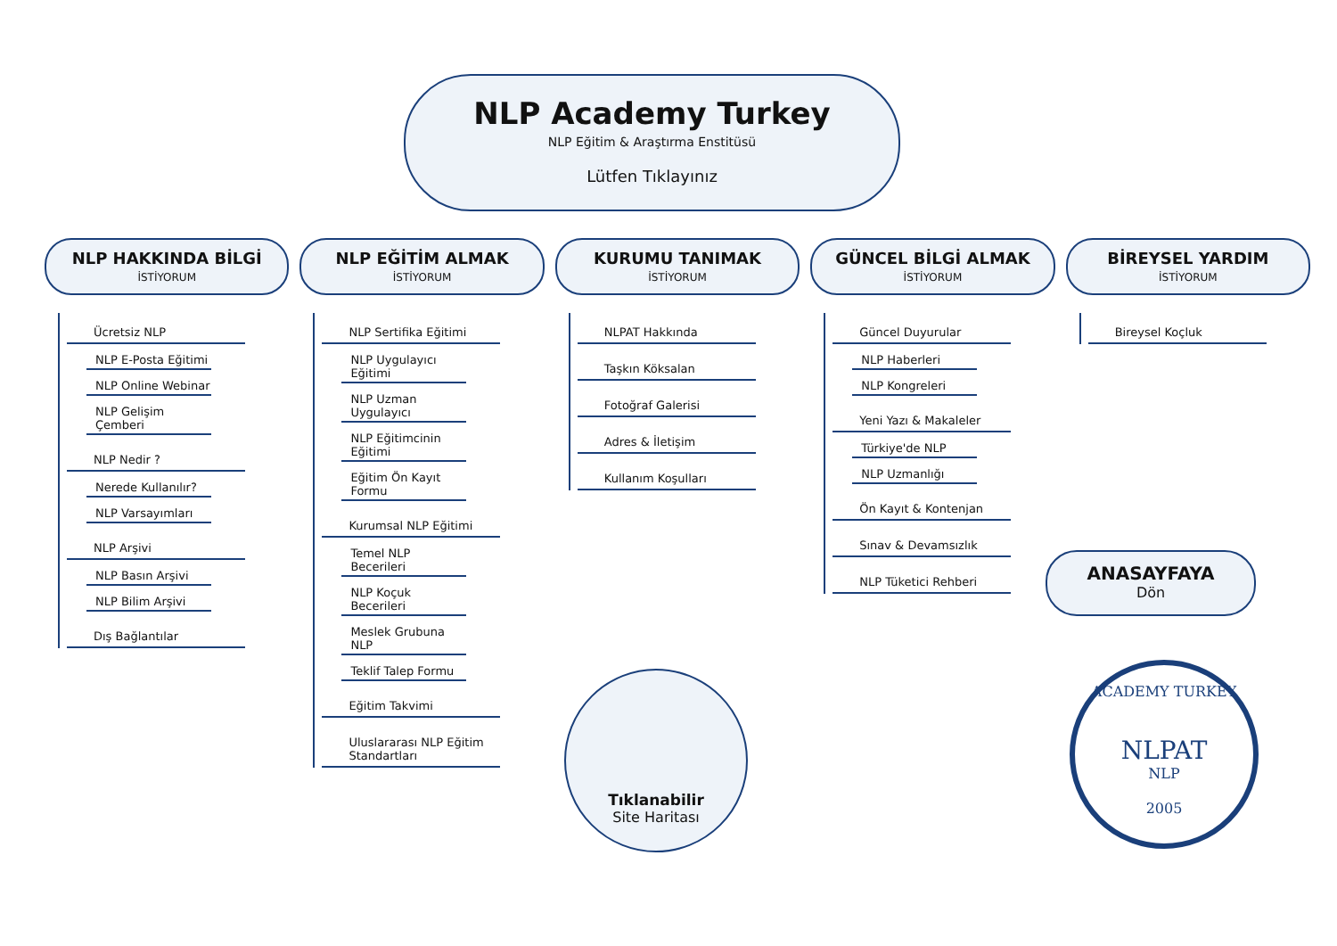NLP Academy Turkey
NLP Eğitim & Araştırma Enstitüsü
Lütfen Tıklayınız
NLP HAKKINDA BİLGİ
İSTİYORUM
Ücretsiz NLP
NLP E-Posta Eğitimi
NLP Online Webinar
NLP Gelişim Çemberi
NLP Nedir ?
Nerede Kullanılır?
NLP Varsayımları
NLP Arşivi
NLP Basın Arşivi
NLP Bilim Arşivi
Dış Bağlantılar
NLP EĞİTİM ALMAK
İSTİYORUM
NLP Sertifika Eğitimi
NLP Uygulayıcı Eğitimi
NLP Uzman Uygulayıcı
NLP Eğitimcinin Eğitimi
Eğitim Ön Kayıt Formu
Kurumsal NLP Eğitimi
Temel NLP Becerileri
NLP Koçuk Becerileri
Meslek Grubuna NLP
Teklif Talep Formu
Eğitim Takvimi
Uluslararası NLP Eğitim Standartları
KURUMU TANIMAK
İSTİYORUM
NLPAT Hakkında
Taşkın Köksalan
Fotoğraf Galerisi
Adres & İletişim
Kullanım Koşulları
GÜNCEL BİLGİ ALMAK
İSTİYORUM
Güncel Duyurular
NLP Haberleri
NLP Kongreleri
Yeni Yazı & Makaleler
Türkiye'de NLP
NLP Uzmanlığı
Ön Kayıt & Kontenjan
Sınav & Devamsızlık
NLP Tüketici Rehberi
BİREYSEL YARDIM
İSTİYORUM
Bireysel Koçluk
Tıklanabilir
Site Haritası
ANASAYFAYA
Dön
ACADEMY TURKEY
NLPAT
NLP
2005